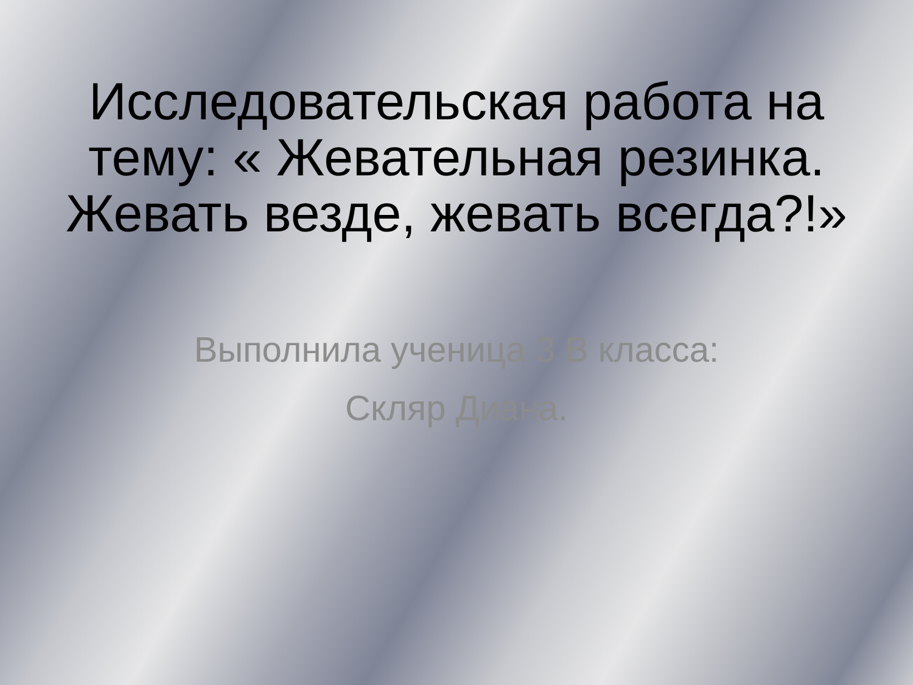Исследовательская работа на тему: « Жевательная резинка. Жевать везде, жевать всегда?!»
Выполнила ученица 3 В класса:
Скляр Диана.